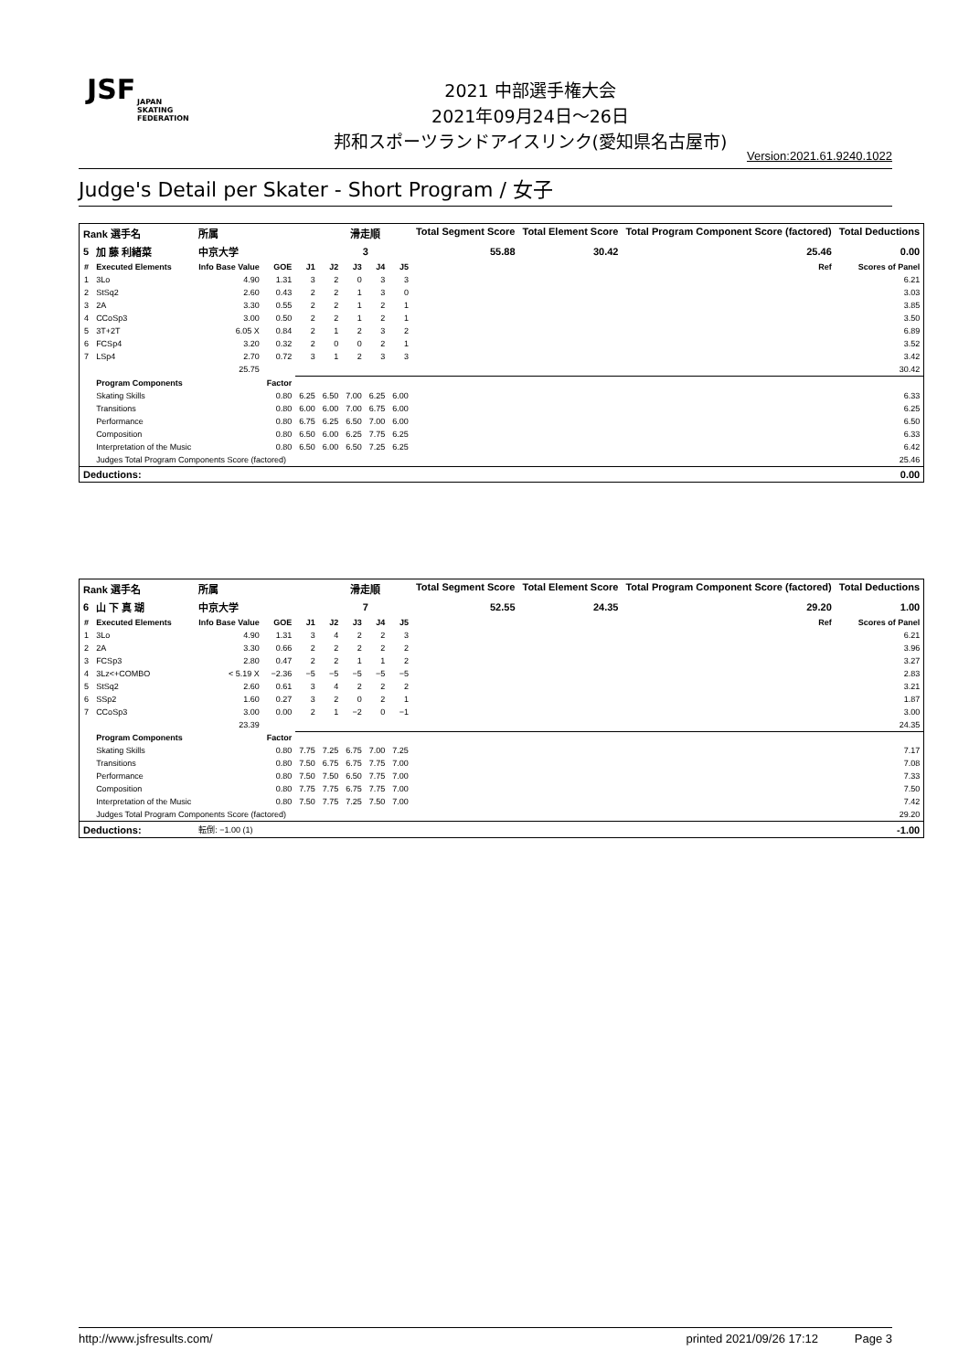JSF
JAPAN
SKATING
FEDERATION
2021 中部選手権大会
2021年09月24日～26日
邦和スポーツランドアイスリンク(愛知県名古屋市)
Version:2021.61.9240.1022
Judge's Detail per Skater - Short Program / 女子
| Rank 選手名 | | 所属 | | | 滑走順 | | | | Total Segment Score | Total Element Score | Total Program Component Score (factored) | Total Deductions |
| --- | --- | --- | --- | --- | --- | --- | --- | --- | --- | --- | --- | --- |
| 5 | 加 藤 利緒菜 | 中京大学 | | | 3 | | | | 55.88 | 30.42 | 25.46 | 0.00 |
| # | Executed Elements | Info Base Value | GOE | J1 | J2 | J3 | J4 | J5 | | | Ref | Scores of Panel |
| 1 | 3Lo | 4.90 | 1.31 | 3 | 2 | 0 | 3 | 3 | | | | 6.21 |
| 2 | StSq2 | 2.60 | 0.43 | 2 | 2 | 1 | 3 | 0 | | | | 3.03 |
| 3 | 2A | 3.30 | 0.55 | 2 | 2 | 1 | 2 | 1 | | | | 3.85 |
| 4 | CCoSp3 | 3.00 | 0.50 | 2 | 2 | 1 | 2 | 1 | | | | 3.50 |
| 5 | 3T+2T | 6.05 X | 0.84 | 2 | 1 | 2 | 3 | 2 | | | | 6.89 |
| 6 | FCSp4 | 3.20 | 0.32 | 2 | 0 | 0 | 2 | 1 | | | | 3.52 |
| 7 | LSp4 | 2.70 | 0.72 | 3 | 1 | 2 | 3 | 3 | | | | 3.42 |
| | | 25.75 | | | | | | | | | | 30.42 |
| | Program Components | | Factor | | | | | | | | | |
| | Skating Skills | | 0.80 | 6.25 | 6.50 | 7.00 | 6.25 | 6.00 | | | | 6.33 |
| | Transitions | | 0.80 | 6.00 | 6.00 | 7.00 | 6.75 | 6.00 | | | | 6.25 |
| | Performance | | 0.80 | 6.75 | 6.25 | 6.50 | 7.00 | 6.00 | | | | 6.50 |
| | Composition | | 0.80 | 6.50 | 6.00 | 6.25 | 7.75 | 6.25 | | | | 6.33 |
| | Interpretation of the Music | | 0.80 | 6.50 | 6.00 | 6.50 | 7.25 | 6.25 | | | | 6.42 |
| | Judges Total Program Components Score (factored) | | | | | | | | | | | 25.46 |
| Deductions: | | | | | | | | | | | | 0.00 |
| Rank 選手名 | | 所属 | | | 滑走順 | | | | Total Segment Score | Total Element Score | Total Program Component Score (factored) | Total Deductions |
| --- | --- | --- | --- | --- | --- | --- | --- | --- | --- | --- | --- | --- |
| 6 | 山 下 真 瑚 | 中京大学 | | | 7 | | | | 52.55 | 24.35 | 29.20 | 1.00 |
| # | Executed Elements | Info Base Value | GOE | J1 | J2 | J3 | J4 | J5 | | | Ref | Scores of Panel |
| 1 | 3Lo | 4.90 | 1.31 | 3 | 4 | 2 | 2 | 3 | | | | 6.21 |
| 2 | 2A | 3.30 | 0.66 | 2 | 2 | 2 | 2 | 2 | | | | 3.96 |
| 3 | FCSp3 | 2.80 | 0.47 | 2 | 2 | 1 | 1 | 2 | | | | 3.27 |
| 4 | 3Lz<+COMBO | < 5.19 X | −2.36 | −5 | −5 | −5 | −5 | −5 | | | | 2.83 |
| 5 | StSq2 | 2.60 | 0.61 | 3 | 4 | 2 | 2 | 2 | | | | 3.21 |
| 6 | SSp2 | 1.60 | 0.27 | 3 | 2 | 0 | 2 | 1 | | | | 1.87 |
| 7 | CCoSp3 | 3.00 | 0.00 | 2 | 1 | −2 | 0 | −1 | | | | 3.00 |
| | | 23.39 | | | | | | | | | | 24.35 |
| | Program Components | | Factor | | | | | | | | | |
| | Skating Skills | | 0.80 | 7.75 | 7.25 | 6.75 | 7.00 | 7.25 | | | | 7.17 |
| | Transitions | | 0.80 | 7.50 | 6.75 | 6.75 | 7.75 | 7.00 | | | | 7.08 |
| | Performance | | 0.80 | 7.50 | 7.50 | 6.50 | 7.75 | 7.00 | | | | 7.33 |
| | Composition | | 0.80 | 7.75 | 7.75 | 6.75 | 7.75 | 7.00 | | | | 7.50 |
| | Interpretation of the Music | | 0.80 | 7.50 | 7.75 | 7.25 | 7.50 | 7.00 | | | | 7.42 |
| | Judges Total Program Components Score (factored) | | | | | | | | | | | 29.20 |
| Deductions: | | 転倒: −1.00 (1) | | | | | | | | | | -1.00 |
http://www.jsfresults.com/ printed 2021/09/26 17:12 Page 3